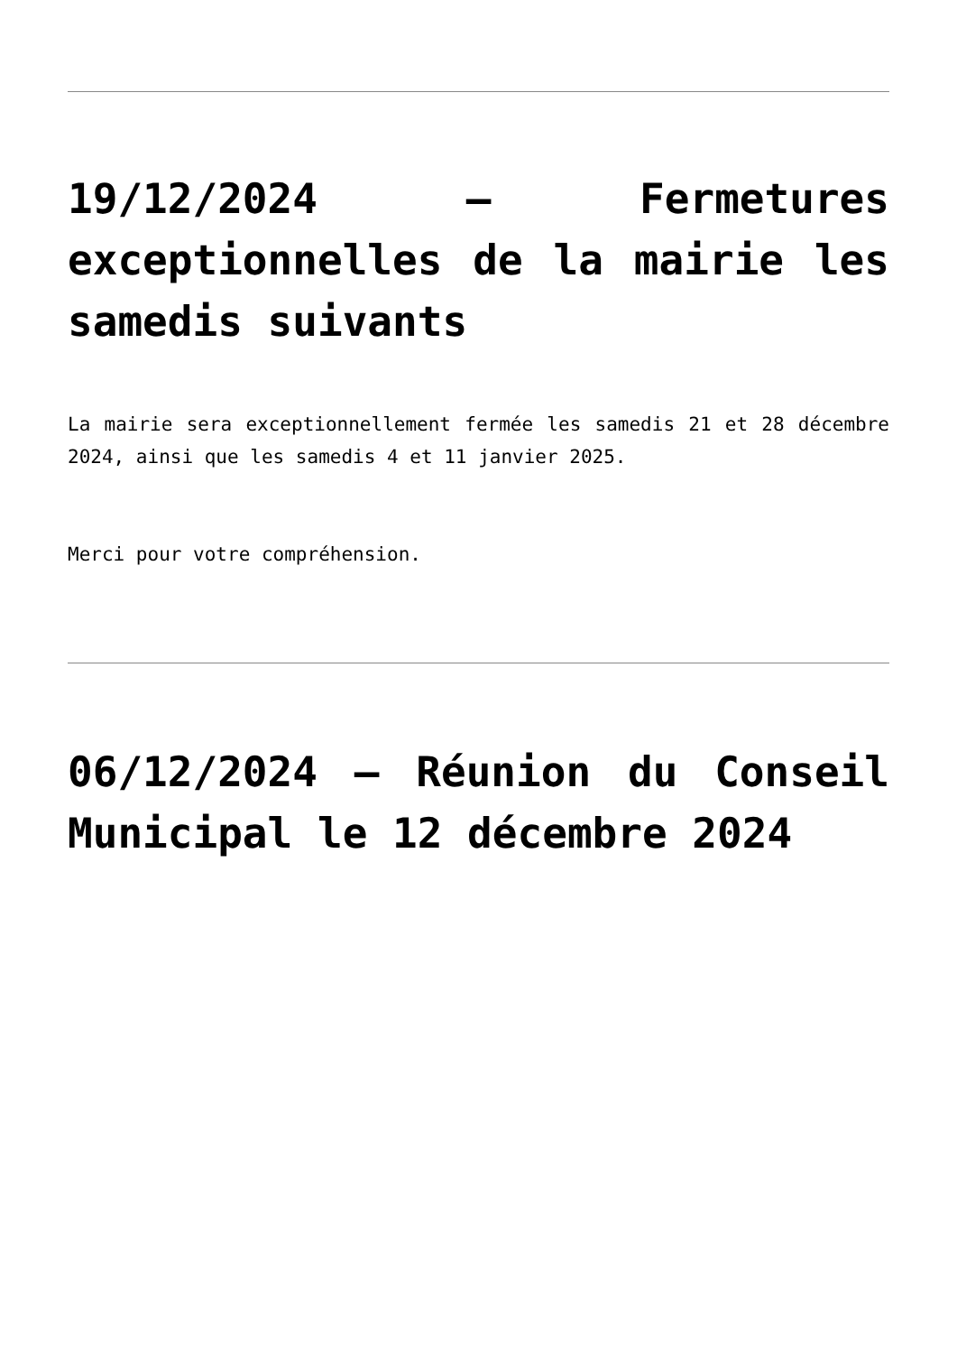19/12/2024 – Fermetures exceptionnelles de la mairie les samedis suivants
La mairie sera exceptionnellement fermée les samedis 21 et 28 décembre 2024, ainsi que les samedis 4 et 11 janvier 2025.
Merci pour votre compréhension.
06/12/2024 – Réunion du Conseil Municipal le 12 décembre 2024